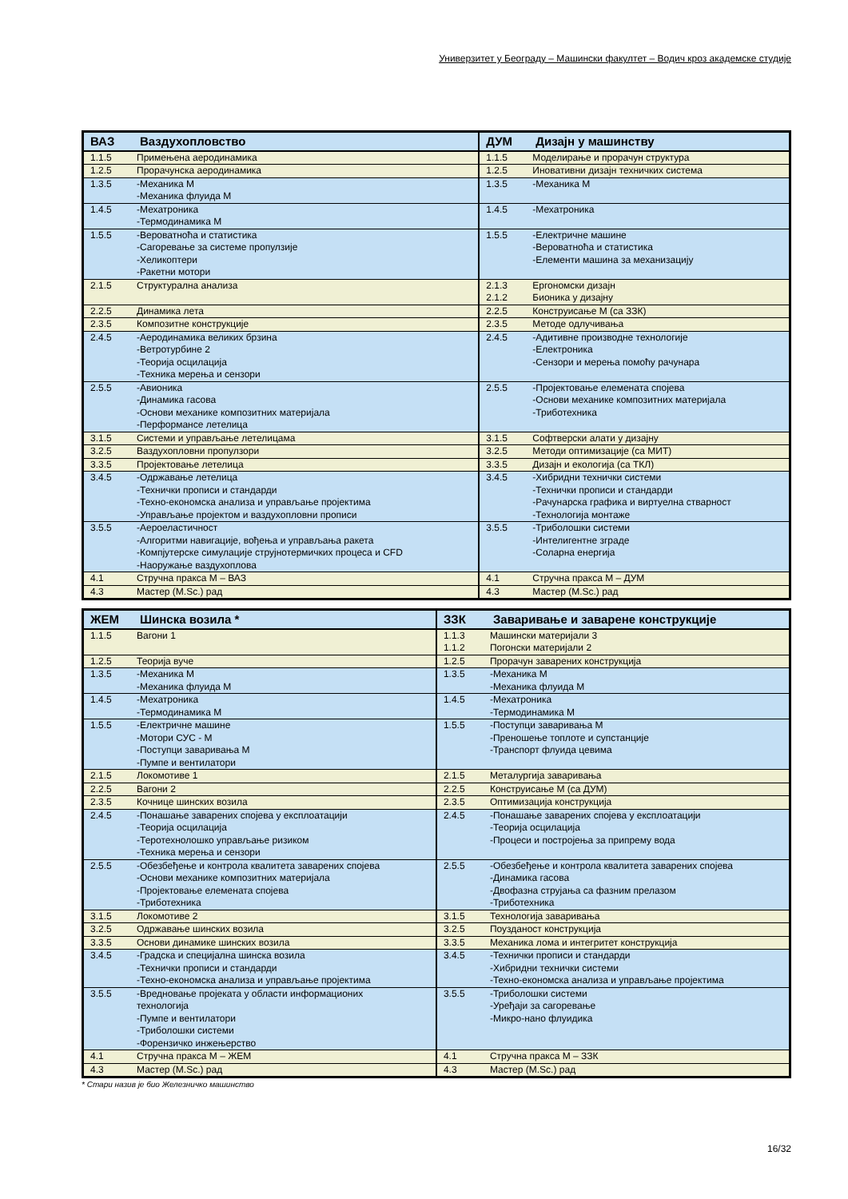Универзитет у Београду – Машински факултет – Водич кроз академске студије
| ВАЗ | Ваздухопловство | ДУМ | Дизајн у машинству |
| --- | --- | --- | --- |
| 1.1.5 | Примењена аеродинамика | 1.1.5 | Моделирање и прорачун структура |
| 1.2.5 | Прорачунска аеродинамика | 1.2.5 | Иновативни дизајн техничких система |
| 1.3.5 | -Механика М -Механика флуида М | 1.3.5 | -Механика М |
| 1.4.5 | -Мехатроника -Термодинамика М | 1.4.5 | -Мехатроника |
| 1.5.5 | -Вероватноћа и статистика -Сагоревање за системе пропулзије -Хеликоптери -Ракетни мотори | 1.5.5 | -Електричне машине -Вероватноћа и статистика -Елементи машина за механизацију |
| 2.1.5 | Структурална анализа | 2.1.3 2.1.2 | Ергономски дизајн Бионика у дизајну |
| 2.2.5 | Динамика лета | 2.2.5 | Конструисање М (са ЗЗК) |
| 2.3.5 | Композитне конструкције | 2.3.5 | Методе одлучивања |
| 2.4.5 | -Аеродинамика великих брзина -Ветротурбине 2 -Теорија осцилација -Техника мерења и сензори | 2.4.5 | -Адитивне производне технологије -Електроника -Сензори и мерења помоћу рачунара |
| 2.5.5 | -Авионика -Динамика гасова -Основи механике композитних материјала -Перформансе летелица | 2.5.5 | -Пројектовање елемената спојева -Основи механике композитних материјала -Триботехника |
| 3.1.5 | Системи и управљање летелицама | 3.1.5 | Софтверски алати у дизајну |
| 3.2.5 | Ваздухопловни пропулзори | 3.2.5 | Методи оптимизације (са МИТ) |
| 3.3.5 | Пројектовање летелица | 3.3.5 | Дизајн и екологија (са ТКЛ) |
| 3.4.5 | -Одржавање летелица -Технички прописи и стандарди -Техно-економска анализа и управљање пројектима -Управљање пројектом и ваздухопловни прописи | 3.4.5 | -Хибридни технички системи -Технички прописи и стандарди -Рачунарска графика и виртуелна стварност -Технологија монтаже |
| 3.5.5 | -Аероеластичност -Алгоритми навигације, вођења и управљања ракета -Компјутерске симулације струјнотермичких процеса и CFD -Наоружање ваздухоплова | 3.5.5 | -Триболошки системи -Интелигентне зграде -Соларна енергија |
| 4.1 | Стручна пракса М – ВАЗ | 4.1 | Стручна пракса М – ДУМ |
| 4.3 | Мастер (M.Sc.) рад | 4.3 | Мастер (M.Sc.) рад |
| ЖЕМ | Шинска возила * | ЗЗК | Заваривање и заварене конструкције |
| --- | --- | --- | --- |
| 1.1.5 | Вагони 1 | 1.1.3 1.1.2 | Машински материјали 3 Погонски материјали 2 |
| 1.2.5 | Теорија вуче | 1.2.5 | Прорачун заварених конструкција |
| 1.3.5 | -Механика М -Механика флуида М | 1.3.5 | -Механика М -Механика флуида М |
| 1.4.5 | -Мехатроника -Термодинамика М | 1.4.5 | -Мехатроника -Термодинамика М |
| 1.5.5 | -Електричне машине -Мотори СУС - М -Поступци заваривања М -Пумпе и вентилатори | 1.5.5 | -Поступци заваривања М -Преношење топлоте и супстанције -Транспорт флуида цевима |
| 2.1.5 | Локомотиве 1 | 2.1.5 | Металургија заваривања |
| 2.2.5 | Вагони 2 | 2.2.5 | Конструисање М (са ДУМ) |
| 2.3.5 | Кочнице шинских возила | 2.3.5 | Оптимизација конструкција |
| 2.4.5 | -Понашање заварених спојева у експлоатацији -Теорија осцилација -Теротехнолошко управљање ризиком -Техника мерења и сензори | 2.4.5 | -Понашање заварених спојева у експлоатацији -Теорија осцилација -Процеси и постројења за припрему вода |
| 2.5.5 | -Обезбеђење и контрола квалитета заварених спојева -Основи механике композитних материјала -Пројектовање елемената спојева -Триботехника | 2.5.5 | -Обезбеђење и контрола квалитета заварених спојева -Динамика гасова -Двофазна струјања са фазним прелазом -Триботехника |
| 3.1.5 | Локомотиве 2 | 3.1.5 | Технологија заваривања |
| 3.2.5 | Одржавање шинских возила | 3.2.5 | Поузданост конструкција |
| 3.3.5 | Основи динамике шинских возила | 3.3.5 | Механика лома и интегритет конструкција |
| 3.4.5 | -Градска и специјална шинска возила -Технички прописи и стандарди -Техно-економска анализа и управљање пројектима | 3.4.5 | -Технички прописи и стандарди -Хибридни технички системи -Техно-економска анализа и управљање пројектима |
| 3.5.5 | -Вредновање пројеката у области информационих технологија -Пумпе и вентилатори -Триболошки системи -Форензичко инжењерство | 3.5.5 | -Триболошки системи -Уређаји за сагоревање -Микро-нано флуидика |
| 4.1 | Стручна пракса М – ЖЕМ | 4.1 | Стручна пракса М – ЗЗК |
| 4.3 | Мастер (M.Sc.) рад | 4.3 | Мастер (M.Sc.) рад |
* Стари назив је био Железничко машинство
16/32